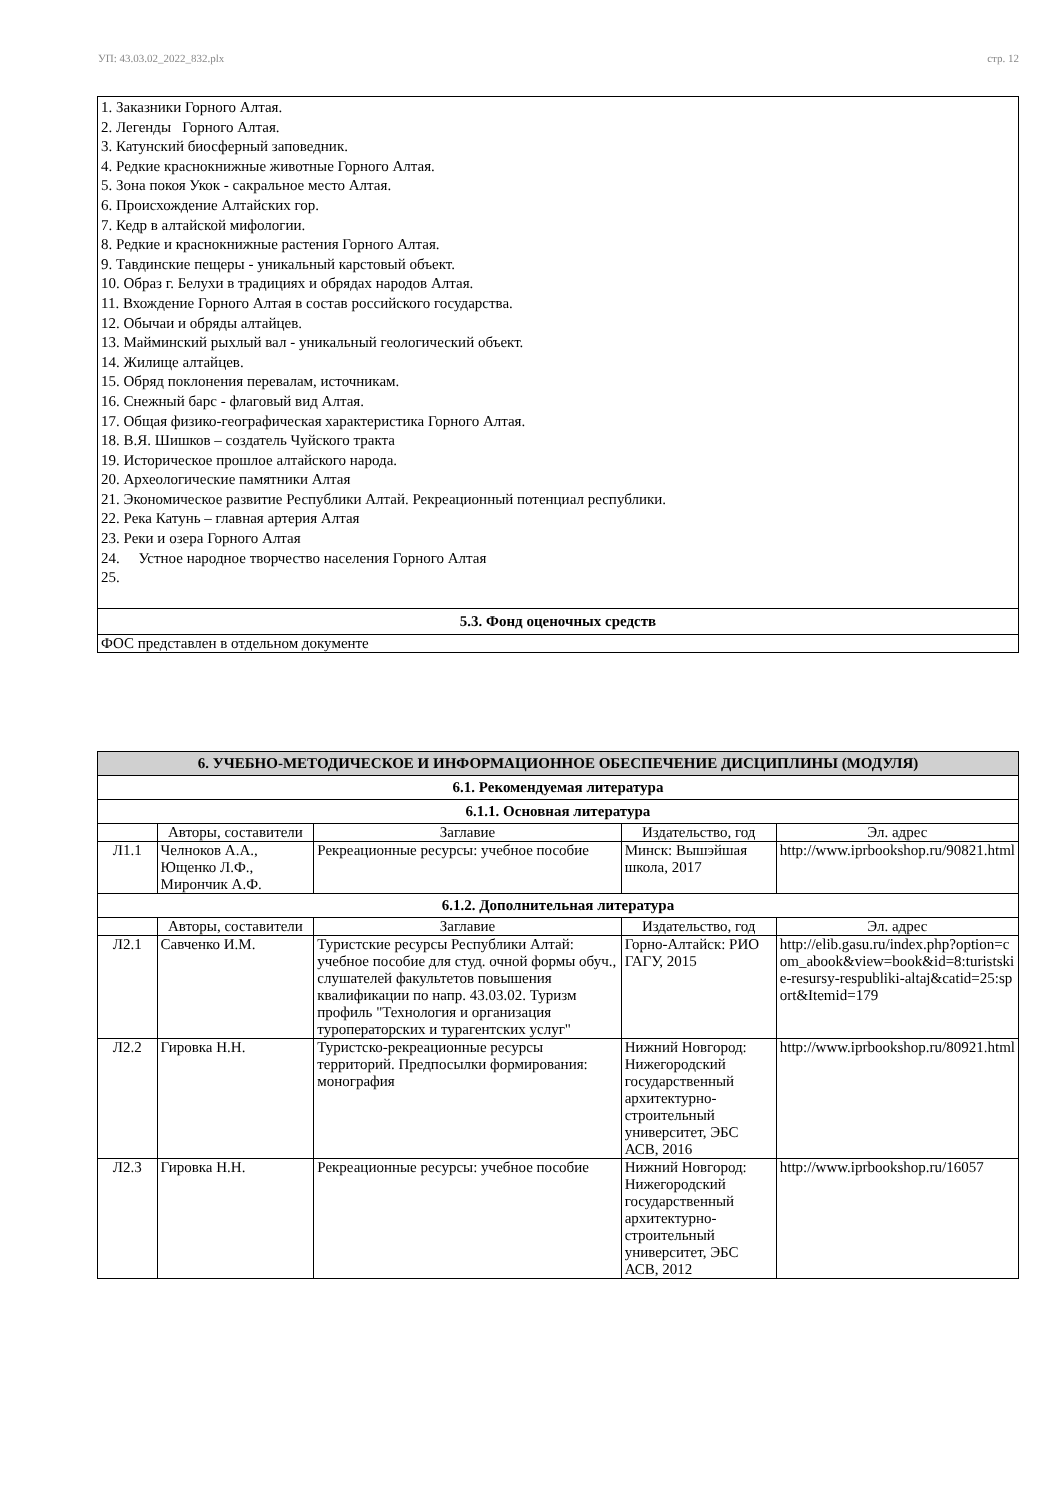УП: 43.03.02_2022_832.plx стр. 12
| 1. Заказники Горного Алтая. 2. Легенды Горного Алтая. 3. Катунский биосферный заповедник. 4. Редкие краснокнижные животные Горного Алтая. 5. Зона покоя Укок - сакральное место Алтая. 6. Происхождение Алтайских гор. 7. Кедр в алтайской мифологии. 8. Редкие и краснокнижные растения Горного Алтая. 9. Тавдинские пещеры - уникальный карстовый объект. 10. Образ г. Белухи в традициях и обрядах народов Алтая. 11. Вхождение Горного Алтая в состав российского государства. 12. Обычаи и обряды алтайцев. 13. Майминский рыхлый вал - уникальный геологический объект. 14. Жилище алтайцев. 15. Обряд поклонения перевалам, источникам. 16. Снежный барс - флаговый вид Алтая. 17. Общая физико-географическая характеристика Горного Алтая. 18. В.Я. Шишков – создатель Чуйского тракта 19. Историческое прошлое алтайского народа. 20. Археологические памятники Алтая 21. Экономическое развитие Республики Алтай. Рекреационный потенциал республики. 22. Река Катунь – главная артерия Алтая 23. Реки и озера Горного Алтая 24. Устное народное творчество населения Горного Алтая 25. |
| 5.3. Фонд оценочных средств |
| ФОС представлен в отдельном документе |
| 6. УЧЕБНО-МЕТОДИЧЕСКОЕ И ИНФОРМАЦИОННОЕ ОБЕСПЕЧЕНИЕ ДИСЦИПЛИНЫ (МОДУЛЯ) | | | | |
| --- | --- | --- | --- | --- |
| 6.1. Рекомендуемая литература | | | | |
| 6.1.1. Основная литература | | | | |
| | Авторы, составители | Заглавие | Издательство, год | Эл. адрес |
| Л1.1 | Челноков А.А., Ющенко Л.Ф., Мирончик А.Ф. | Рекреационные ресурсы: учебное пособие | Минск: Вышэйшая школа, 2017 | http://www.iprbookshop.ru/90821.html |
| 6.1.2. Дополнительная литература | | | | |
| | Авторы, составители | Заглавие | Издательство, год | Эл. адрес |
| Л2.1 | Савченко И.М. | Туристские ресурсы Республики Алтай: учебное пособие для студ. очной формы обуч., слушателей факультетов повышения квалификации по напр. 43.03.02. Туризм профиль "Технология и организация туроператорских и турагентских услуг" | Горно-Алтайск: РИО ГАГУ, 2015 | http://elib.gasu.ru/index.php?option=com_abook&view=book&id=8:turistskie-resursy-respubliki-altaj&catid=25:sport&Itemid=179 |
| Л2.2 | Гировка Н.Н. | Туристско-рекреационные ресурсы территорий. Предпосылки формирования: монография | Нижний Новгород: Нижегородский государственный архитектурно-строительный университет, ЭБС АСВ, 2016 | http://www.iprbookshop.ru/80921.html |
| Л2.3 | Гировка Н.Н. | Рекреационные ресурсы: учебное пособие | Нижний Новгород: Нижегородский государственный архитектурно-строительный университет, ЭБС АСВ, 2012 | http://www.iprbookshop.ru/16057 |